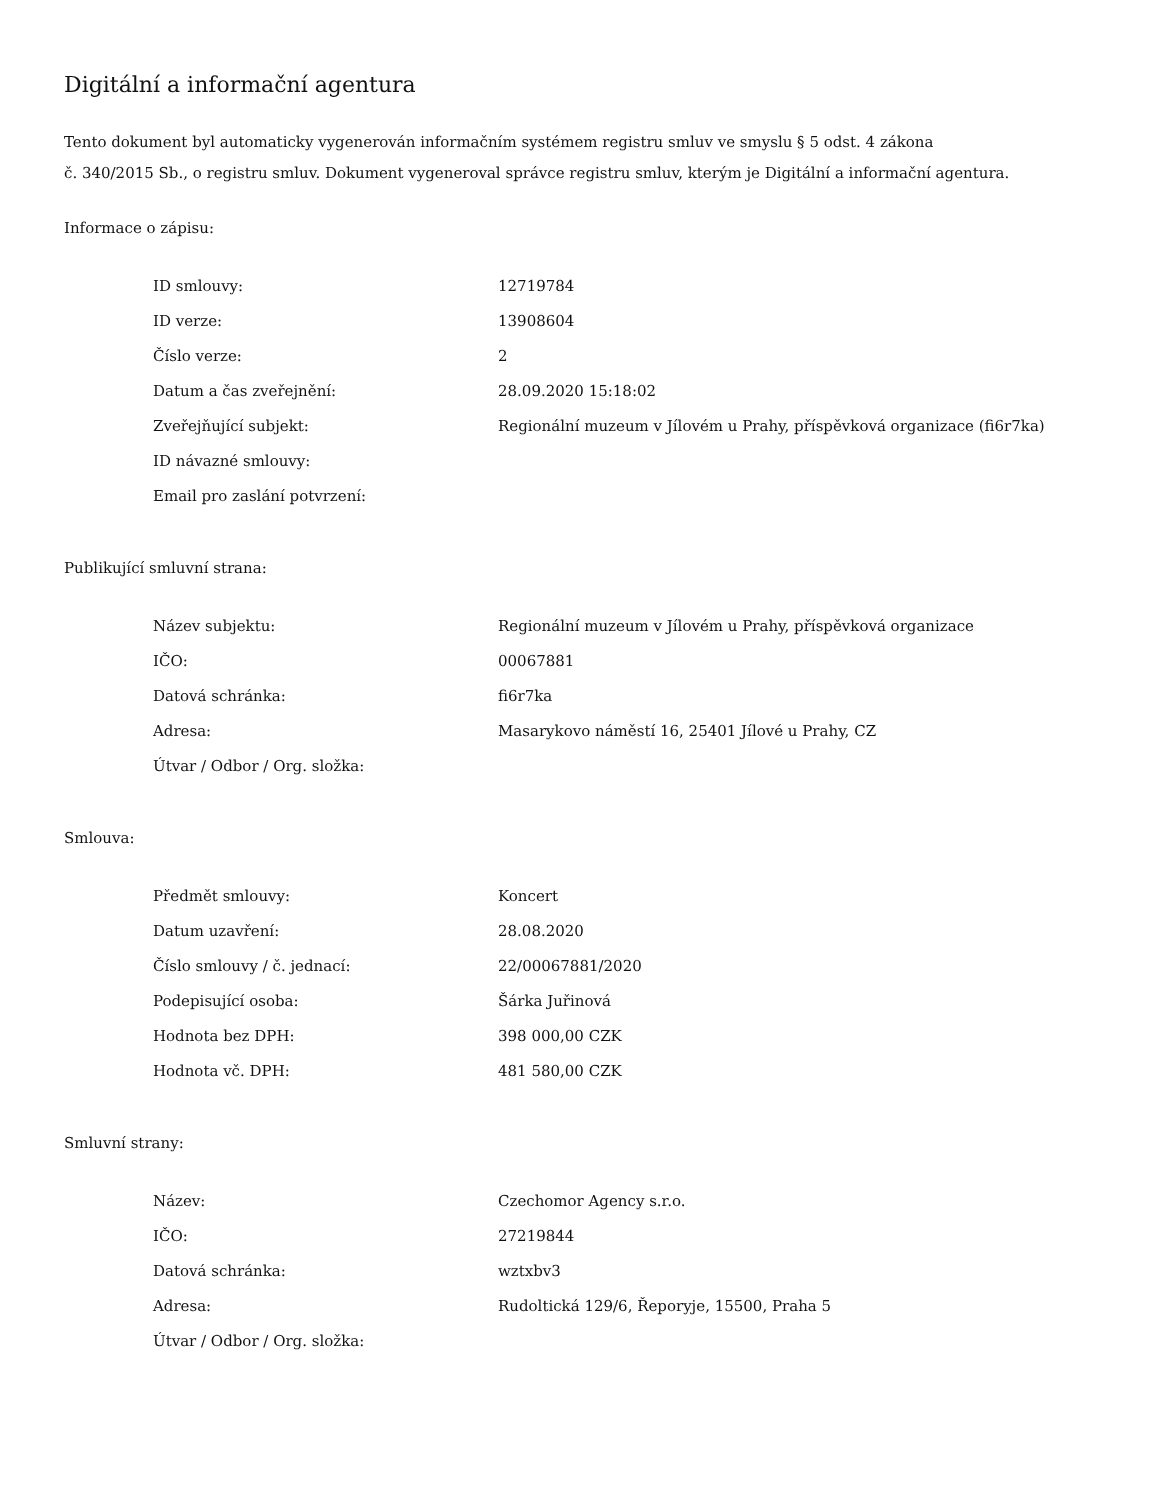Digitální a informační agentura
Tento dokument byl automaticky vygenerován informačním systémem registru smluv ve smyslu § 5 odst. 4 zákona
č. 340/2015 Sb., o registru smluv. Dokument vygeneroval správce registru smluv, kterým je Digitální a informační agentura.
Informace o zápisu:
| ID smlouvy: | 12719784 |
| ID verze: | 13908604 |
| Číslo verze: | 2 |
| Datum a čas zveřejnění: | 28.09.2020 15:18:02 |
| Zveřejňující subjekt: | Regionální muzeum v Jílovém u Prahy, příspěvková organizace (fi6r7ka) |
| ID návazné smlouvy: | |
| Email pro zaslání potvrzení: | |
Publikující smluvní strana:
| Název subjektu: | Regionální muzeum v Jílovém u Prahy, příspěvková organizace |
| IČO: | 00067881 |
| Datová schránka: | fi6r7ka |
| Adresa: | Masarykovo náměstí 16, 25401 Jílové u Prahy, CZ |
| Útvar / Odbor / Org. složka: | |
Smlouva:
| Předmět smlouvy: | Koncert |
| Datum uzavření: | 28.08.2020 |
| Číslo smlouvy / č. jednací: | 22/00067881/2020 |
| Podepisující osoba: | Šárka Juřinová |
| Hodnota bez DPH: | 398 000,00 CZK |
| Hodnota vč. DPH: | 481 580,00 CZK |
Smluvní strany:
| Název: | Czechomor Agency s.r.o. |
| IČO: | 27219844 |
| Datová schránka: | wztxbv3 |
| Adresa: | Rudoltická 129/6, Řeporyje, 15500, Praha 5 |
| Útvar / Odbor / Org. složka: | |